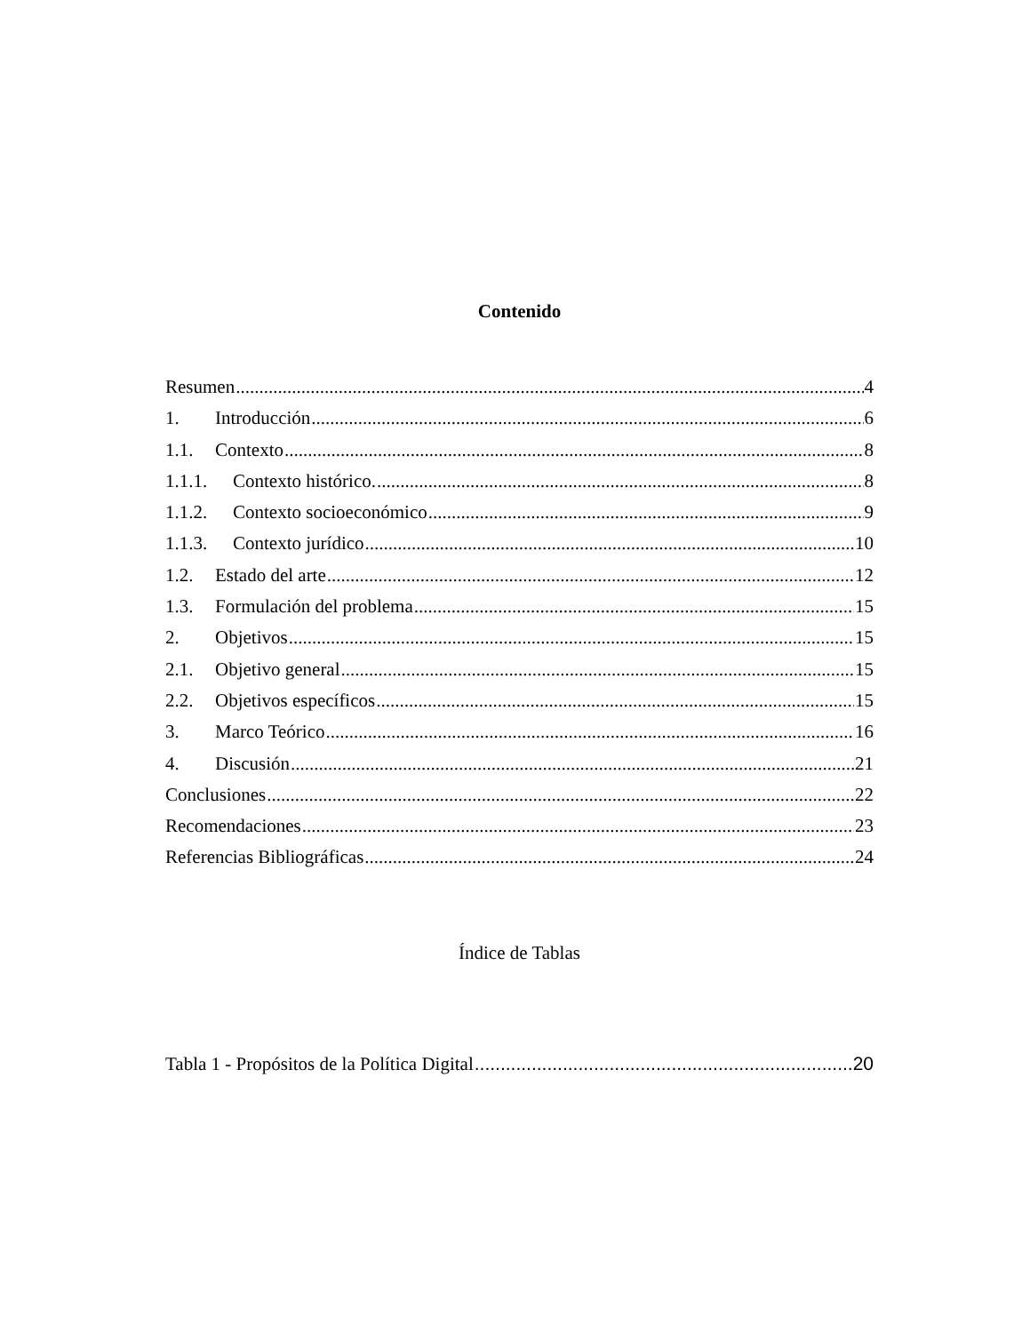Contenido
Resumen 4
1. Introducción 6
1.1. Contexto 8
1.1.1. Contexto histórico. 8
1.1.2. Contexto socioeconómico 9
1.1.3. Contexto jurídico 10
1.2. Estado del arte 12
1.3. Formulación del problema 15
2. Objetivos 15
2.1. Objetivo general 15
2.2. Objetivos específicos 15
3. Marco Teórico 16
4. Discusión 21
Conclusiones 22
Recomendaciones 23
Referencias Bibliográficas 24
Índice de Tablas
Tabla 1 - Propósitos de la Política Digital 20